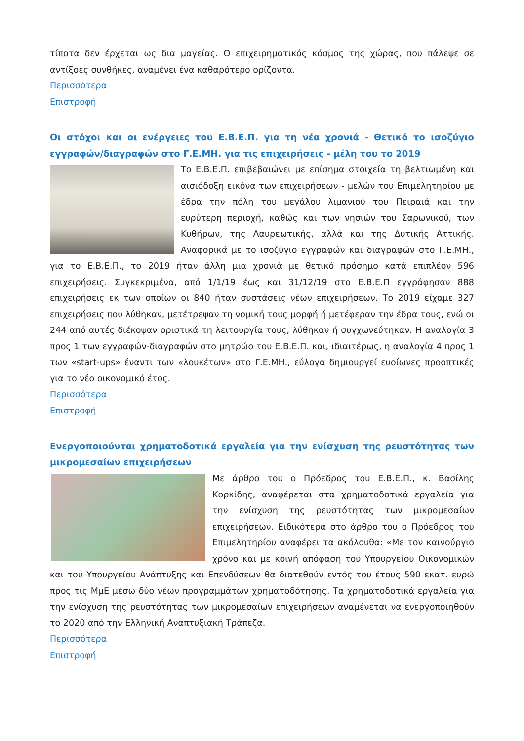τίποτα δεν έρχεται ως δια μαγείας. Ο επιχειρηματικός κόσμος της χώρας, που πάλεψε σε αντίξοες συνθήκες, αναμένει ένα καθαρότερο ορίζοντα.
Περισσότερα
Επιστροφή
Οι στόχοι και οι ενέργειες του Ε.Β.Ε.Π. για τη νέα χρονιά - Θετικό το ισοζύγιο εγγραφών/διαγραφών στο Γ.Ε.ΜΗ. για τις επιχειρήσεις - μέλη του το 2019
Το Ε.Β.Ε.Π. επιβεβαιώνει με επίσημα στοιχεία τη βελτιωμένη και αισιόδοξη εικόνα των επιχειρήσεων - μελών του Επιμελητηρίου με έδρα την πόλη του μεγάλου λιμανιού του Πειραιά και την ευρύτερη περιοχή, καθώς και των νησιών του Σαρωνικού, των Κυθήρων, της Λαυρεωτικής, αλλά και της Δυτικής Αττικής. Αναφορικά με το ισοζύγιο εγγραφών και διαγραφών στο Γ.Ε.ΜΗ., για το Ε.Β.Ε.Π., το 2019 ήταν άλλη μια χρονιά με θετικό πρόσημο κατά επιπλέον 596 επιχειρήσεις. Συγκεκριμένα, από 1/1/19 έως και 31/12/19 στο Ε.Β.Ε.Π εγγράφησαν 888 επιχειρήσεις εκ των οποίων οι 840 ήταν συστάσεις νέων επιχειρήσεων. Το 2019 είχαμε 327 επιχειρήσεις που λύθηκαν, μετέτρεψαν τη νομική τους μορφή ή μετέφεραν την έδρα τους, ενώ οι 244 από αυτές διέκοψαν οριστικά τη λειτουργία τους, λύθηκαν ή συγχωνεύτηκαν. Η αναλογία 3 προς 1 των εγγραφών-διαγραφών στο μητρώο του Ε.Β.Ε.Π. και, ιδιαιτέρως, η αναλογία 4 προς 1 των «start-ups» έναντι των «λουκέτων» στο Γ.Ε.ΜΗ., εύλογα δημιουργεί ευοίωνες προοπτικές για το νέο οικονομικό έτος.
Περισσότερα
Επιστροφή
Ενεργοποιούνται χρηματοδοτικά εργαλεία για την ενίσχυση της ρευστότητας των μικρομεσαίων επιχειρήσεων
Με άρθρο του ο Πρόεδρος του Ε.Β.Ε.Π., κ. Βασίλης Κορκίδης, αναφέρεται στα χρηματοδοτικά εργαλεία για την ενίσχυση της ρευστότητας των μικρομεσαίων επιχειρήσεων. Ειδικότερα στο άρθρο του ο Πρόεδρος του Επιμελητηρίου αναφέρει τα ακόλουθα: «Με τον καινούργιο χρόνο και με κοινή απόφαση του Υπουργείου Οικονομικών και του Υπουργείου Ανάπτυξης και Επενδύσεων θα διατεθούν εντός του έτους 590 εκατ. ευρώ προς τις ΜμΕ μέσω δύο νέων προγραμμάτων χρηματοδότησης. Τα χρηματοδοτικά εργαλεία για την ενίσχυση της ρευστότητας των μικρομεσαίων επιχειρήσεων αναμένεται να ενεργοποιηθούν το 2020 από την Ελληνική Αναπτυξιακή Τράπεζα.
Περισσότερα
Επιστροφή